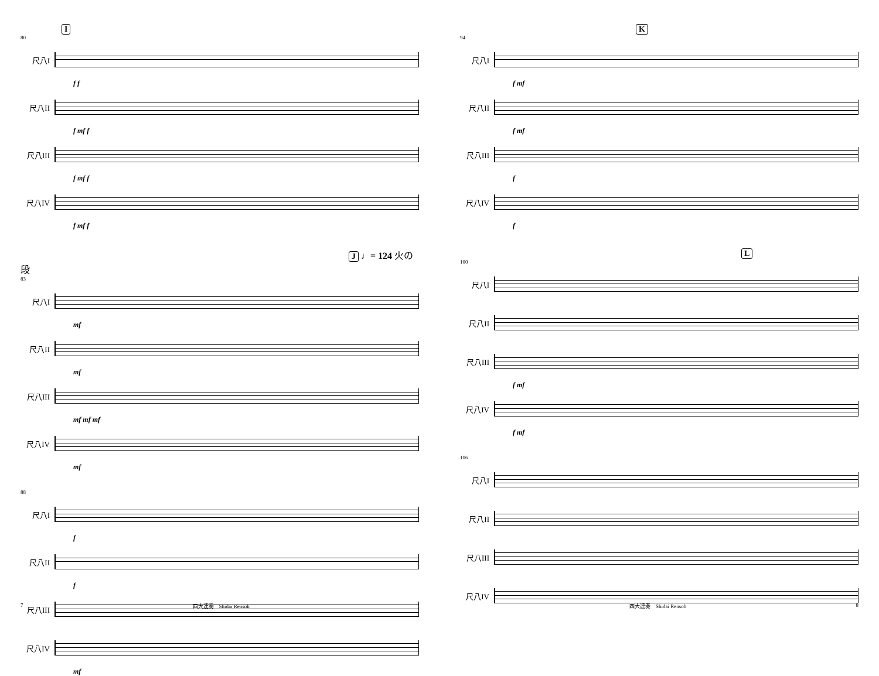I
80
尺八I
f f
尺八II
f mf f
尺八III
f mf f
尺八IV
f mf f
J ♩= 124 火の段
83
尺八I
mf
尺八II
mf
尺八III
mf mf mf
尺八IV
mf
88
尺八I
f
尺八II
f
尺八III
尺八IV
mf
7 四大連奏　Shidai Rensoh
K
94
尺八I
f mf
尺八II
f mf
尺八III
f
尺八IV
f
L
100
尺八I
尺八II
尺八III
f mf
尺八IV
f mf
106
尺八I
尺八II
尺八III
尺八IV
四大連奏　Shidai Rensoh 8